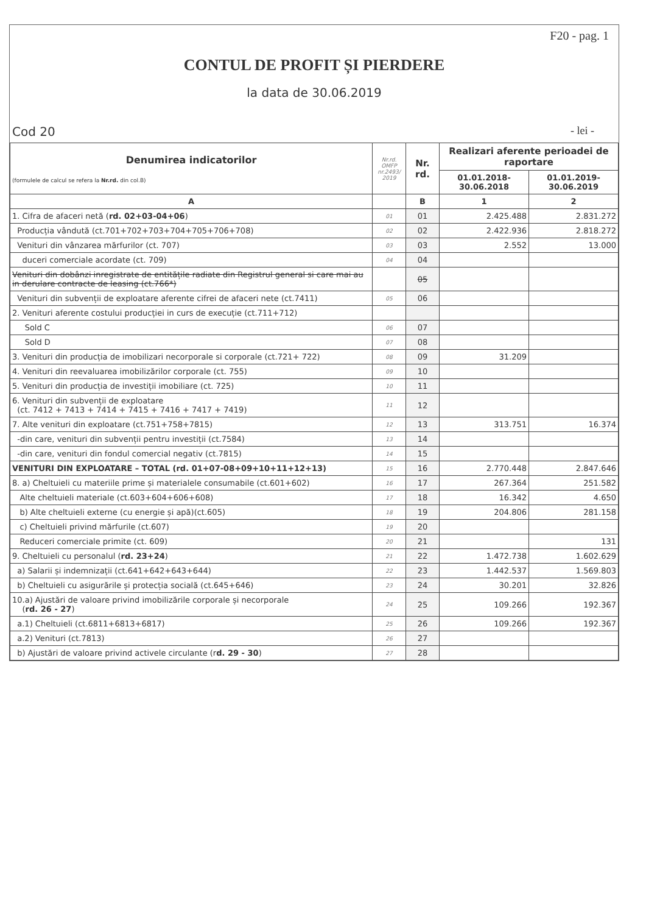F20 - pag. 1
CONTUL DE PROFIT ȘI PIERDERE
la data de 30.06.2019
Cod 20 - lei -
| Denumirea indicatorilor (formulele de calcul se refera la Nr.rd. din col.B) | Nr.rd. OMFP nr.2493/ 2019 | Nr. rd. | Realizari aferente perioadei de raportare | |
| --- | --- | --- | --- | --- |
| | | | 01.01.2018- 30.06.2018 | 01.01.2019- 30.06.2019 |
| A | | B | 1 | 2 |
| 1. Cifra de afaceri netă ( rd. 02+03-04+06 ) | 01 | 01 | 2.425.488 | 2.831.272 |
| Producția vândută (ct.701+702+703+704+705+706+708) | 02 | 02 | 2.422.936 | 2.818.272 |
| Venituri din vânzarea mărfurilor (ct. 707) | 03 | 03 | 2.552 | 13.000 |
| duceri comerciale acordate (ct. 709) | 04 | 04 | | |
| Venituri din dobânzi inregistrate de entitățile radiate din Registrul general si care mai au in derulare contracte de leasing (ct.766*) | | 05 | | |
| Venituri din subvenții de exploatare aferente cifrei de afaceri nete (ct.7411) | 05 | 06 | | |
| 2. Venituri aferente costului producției in curs de execuție (ct.711+712) | | | | |
| Sold C | 06 | 07 | | |
| Sold D | 07 | 08 | | |
| 3. Venituri din producția de imobilizari necorporale si corporale (ct.721+ 722) | 08 | 09 | 31.209 | |
| 4. Venituri din reevaluarea imobilizărilor corporale (ct. 755) | 09 | 10 | | |
| 5. Venituri din producția de investiții imobiliare (ct. 725) | 10 | 11 | | |
| 6. Venituri din subvenții de exploatare (ct. 7412 + 7413 + 7414 + 7415 + 7416 + 7417 + 7419) | 11 | 12 | | |
| 7. Alte venituri din exploatare (ct.751+758+7815) | 12 | 13 | 313.751 | 16.374 |
| -din care, venituri din subvenții pentru investiții (ct.7584) | 13 | 14 | | |
| -din care, venituri din fondul comercial negativ (ct.7815) | 14 | 15 | | |
| VENITURI DIN EXPLOATARE – TOTAL (rd. 01+07-08+09+10+11+12+13) | 15 | 16 | 2.770.448 | 2.847.646 |
| 8. a) Cheltuieli cu materiile prime și materialele consumabile (ct.601+602) | 16 | 17 | 267.364 | 251.582 |
| Alte cheltuieli materiale (ct.603+604+606+608) | 17 | 18 | 16.342 | 4.650 |
| b) Alte cheltuieli externe (cu energie și apă)(ct.605) | 18 | 19 | 204.806 | 281.158 |
| c) Cheltuieli privind mărfurile (ct.607) | 19 | 20 | | |
| Reduceri comerciale primite (ct. 609) | 20 | 21 | | 131 |
| 9. Cheltuieli cu personalul ( rd. 23+24 ) | 21 | 22 | 1.472.738 | 1.602.629 |
| a) Salarii și indemnizații (ct.641+642+643+644) | 22 | 23 | 1.442.537 | 1.569.803 |
| b) Cheltuieli cu asigurările și protecția socială (ct.645+646) | 23 | 24 | 30.201 | 32.826 |
| 10.a) Ajustări de valoare privind imobilizările corporale și necorporale ( rd. 26 - 27 ) | 24 | 25 | 109.266 | 192.367 |
| a.1) Cheltuieli (ct.6811+6813+6817) | 25 | 26 | 109.266 | 192.367 |
| a.2) Venituri (ct.7813) | 26 | 27 | | |
| b) Ajustări de valoare privind activele circulante (r d. 29 - 30 ) | 27 | 28 | | |